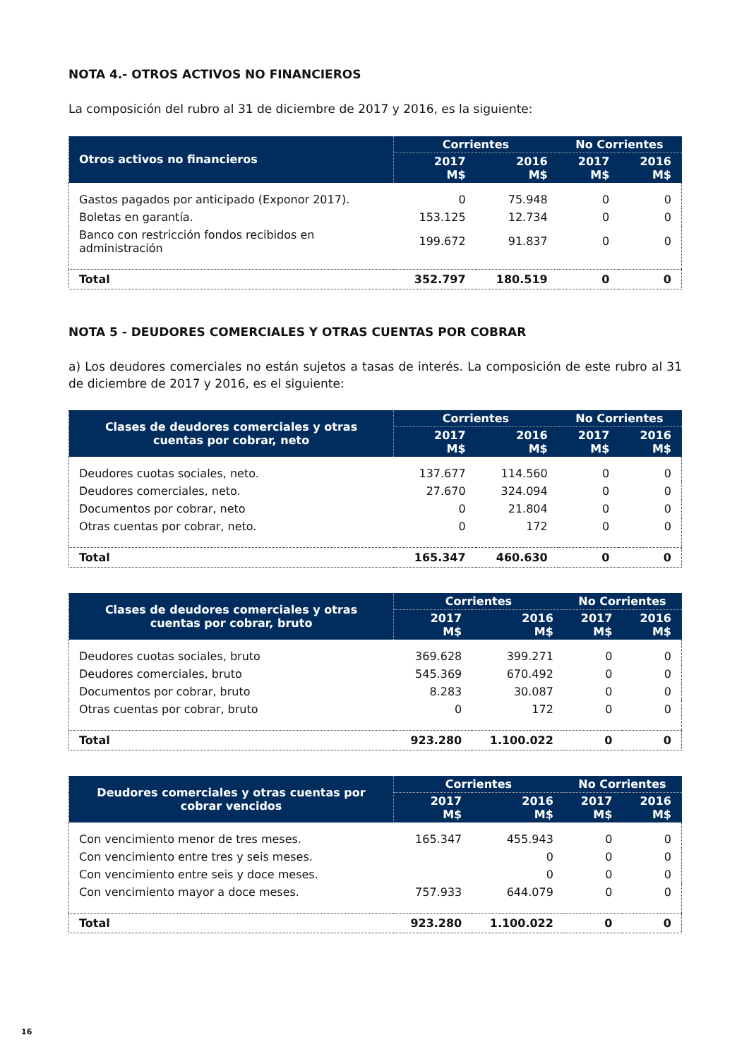NOTA 4.- OTROS ACTIVOS NO FINANCIEROS
La composición del rubro al 31 de diciembre de 2017 y 2016, es la siguiente:
| Otros activos no financieros | Corrientes | | No Corrientes | |
| --- | --- | --- | --- | --- |
| | 2017 M$ | 2016 M$ | 2017 M$ | 2016 M$ |
| Gastos pagados por anticipado (Exponor 2017). | 0 | 75.948 | 0 | 0 |
| Boletas en garantía. | 153.125 | 12.734 | 0 | 0 |
| Banco con restricción fondos recibidos en administración | 199.672 | 91.837 | 0 | 0 |
| Total | 352.797 | 180.519 | 0 | 0 |
NOTA 5 - DEUDORES COMERCIALES Y OTRAS CUENTAS POR COBRAR
a) Los deudores comerciales no están sujetos a tasas de interés. La composición de este rubro al 31 de diciembre de 2017 y 2016, es el siguiente:
| Clases de deudores comerciales y otras cuentas por cobrar, neto | Corrientes | | No Corrientes | |
| --- | --- | --- | --- | --- |
| | 2017 M$ | 2016 M$ | 2017 M$ | 2016 M$ |
| Deudores cuotas sociales, neto. | 137.677 | 114.560 | 0 | 0 |
| Deudores comerciales, neto. | 27.670 | 324.094 | 0 | 0 |
| Documentos por cobrar, neto | 0 | 21.804 | 0 | 0 |
| Otras cuentas por cobrar, neto. | 0 | 172 | 0 | 0 |
| Total | 165.347 | 460.630 | 0 | 0 |
| Clases de deudores comerciales y otras cuentas por cobrar, bruto | Corrientes | | No Corrientes | |
| --- | --- | --- | --- | --- |
| | 2017 M$ | 2016 M$ | 2017 M$ | 2016 M$ |
| Deudores cuotas sociales, bruto | 369.628 | 399.271 | 0 | 0 |
| Deudores comerciales, bruto | 545.369 | 670.492 | 0 | 0 |
| Documentos por cobrar, bruto | 8.283 | 30.087 | 0 | 0 |
| Otras cuentas por cobrar, bruto | 0 | 172 | 0 | 0 |
| Total | 923.280 | 1.100.022 | 0 | 0 |
| Deudores comerciales y otras cuentas por cobrar vencidos | Corrientes | | No Corrientes | |
| --- | --- | --- | --- | --- |
| | 2017 M$ | 2016 M$ | 2017 M$ | 2016 M$ |
| Con vencimiento menor de tres meses. | 165.347 | 455.943 | 0 | 0 |
| Con vencimiento entre tres y seis meses. | | 0 | 0 | 0 |
| Con vencimiento entre seis y doce meses. | | 0 | 0 | 0 |
| Con vencimiento mayor a doce meses. | 757.933 | 644.079 | 0 | 0 |
| Total | 923.280 | 1.100.022 | 0 | 0 |
16